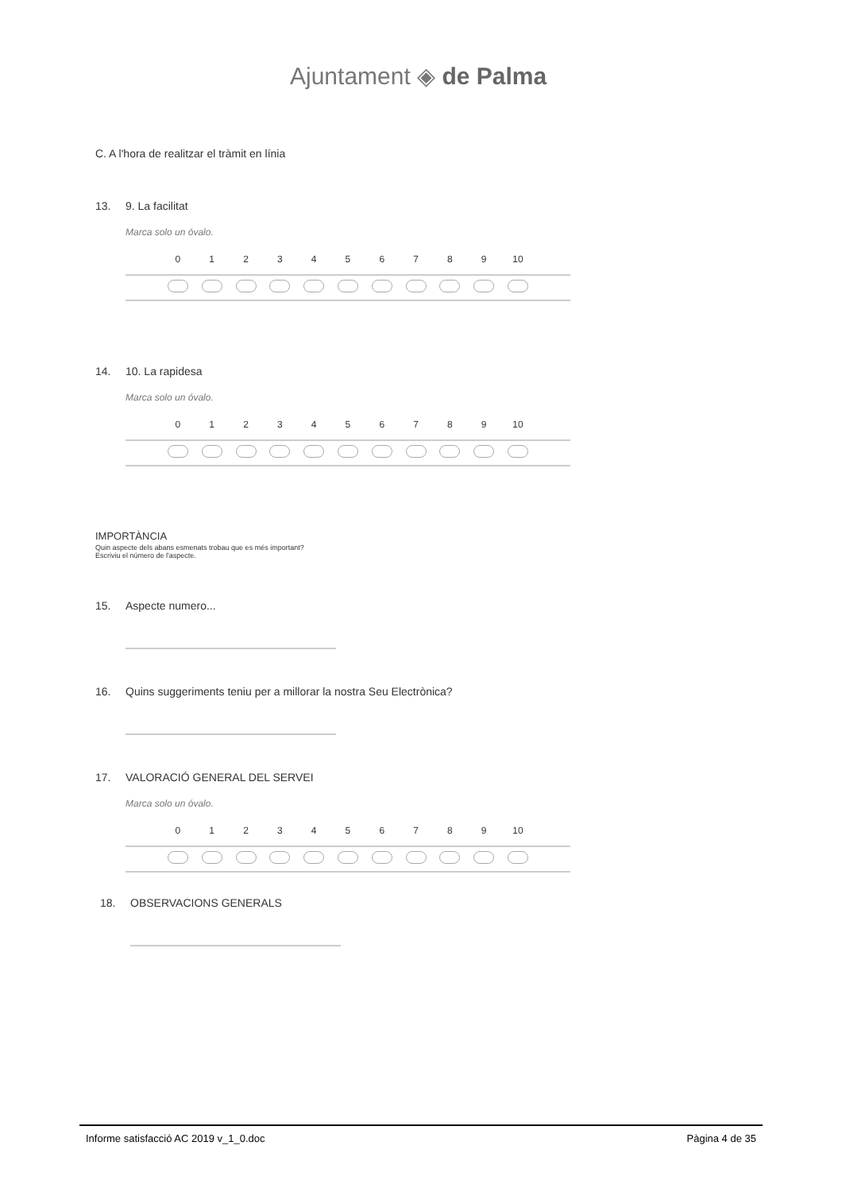Ajuntament ◈ de Palma
C. A l'hora de realitzar el tràmit en línia
13. 9. La facilitat
Marca solo un óvalo.
| | 0 | 1 | 2 | 3 | 4 | 5 | 6 | 7 | 8 | 9 | 10 | |
| --- | --- | --- | --- | --- | --- | --- | --- | --- | --- | --- | --- | --- |
14. 10. La rapidesa
Marca solo un óvalo.
| | 0 | 1 | 2 | 3 | 4 | 5 | 6 | 7 | 8 | 9 | 10 | |
| --- | --- | --- | --- | --- | --- | --- | --- | --- | --- | --- | --- | --- |
IMPORTÀNCIA
Quin aspecte dels abans esmenats trobau que es més important?
Escriviu el número de l'aspecte.
15. Aspecte numero...
16. Quins suggeriments teniu per a millorar la nostra Seu Electrònica?
17. VALORACIÓ GENERAL DEL SERVEI
Marca solo un óvalo.
| | 0 | 1 | 2 | 3 | 4 | 5 | 6 | 7 | 8 | 9 | 10 | |
| --- | --- | --- | --- | --- | --- | --- | --- | --- | --- | --- | --- | --- |
18. OBSERVACIONS GENERALS
Informe satisfacció AC 2019 v_1_0.doc Pàgina 4 de 35